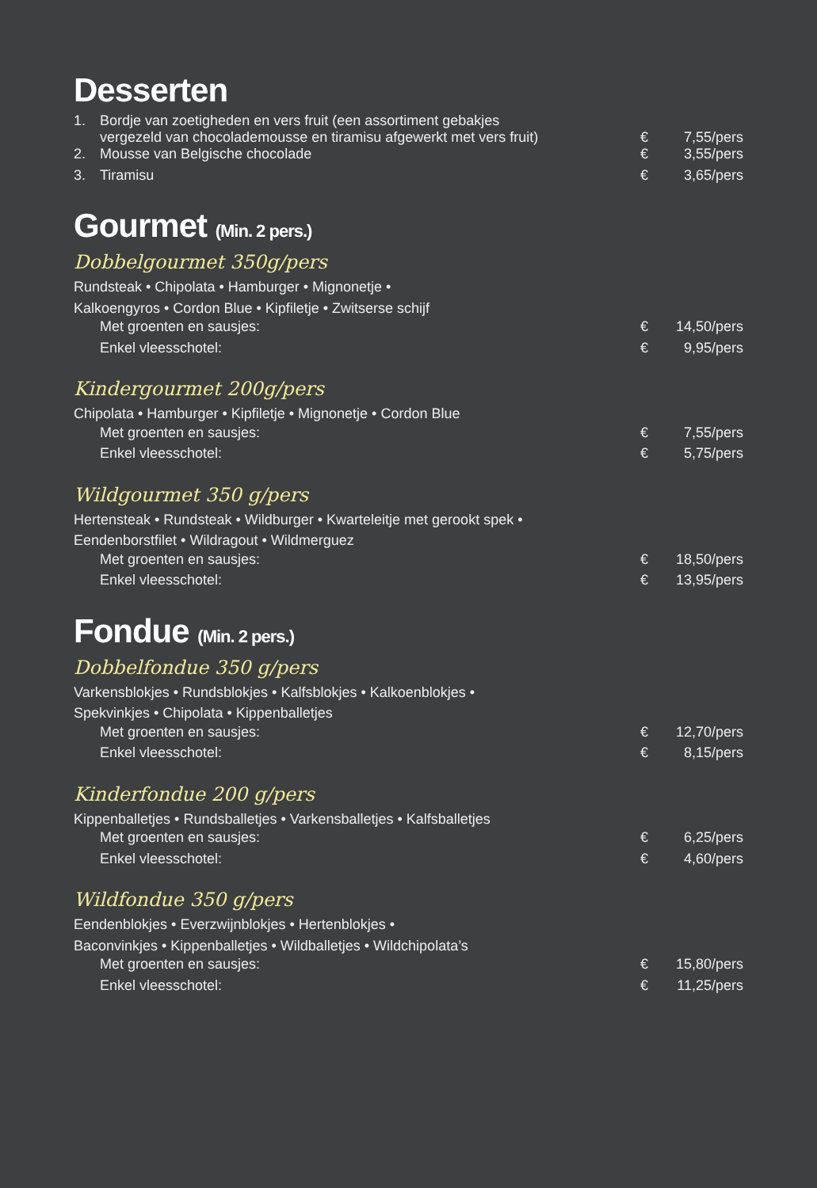Desserten
| 1. | Bordje van zoetigheden en vers fruit (een assortiment gebakjes vergezeld van chocolademousse en tiramisu afgewerkt met vers fruit) | € | 7,55/pers |
| 2. | Mousse van Belgische chocolade | € | 3,55/pers |
| 3. | Tiramisu | € | 3,65/pers |
Gourmet (Min. 2 pers.)
Dobbelgourmet 350g/pers
Rundsteak • Chipolata • Hamburger • Mignonetje •
Kalkoengyros • Cordon Blue • Kipfiletje • Zwitserse schijf
| Met groenten en sausjes: | € | 14,50/pers |
| Enkel vleesschotel: | € | 9,95/pers |
Kindergourmet 200g/pers
Chipolata • Hamburger • Kipfiletje • Mignonetje • Cordon Blue
| Met groenten en sausjes: | € | 7,55/pers |
| Enkel vleesschotel: | € | 5,75/pers |
Wildgourmet 350 g/pers
Hertensteak • Rundsteak • Wildburger • Kwarteleitje met gerookt spek •
Eendenborstfilet • Wildragout • Wildmerguez
| Met groenten en sausjes: | € | 18,50/pers |
| Enkel vleesschotel: | € | 13,95/pers |
Fondue (Min. 2 pers.)
Dobbelfondue 350 g/pers
Varkensblokjes • Rundsblokjes • Kalfsblokjes • Kalkoenblokjes •
Spekvinkjes • Chipolata • Kippenballetjes
| Met groenten en sausjes: | € | 12,70/pers |
| Enkel vleesschotel: | € | 8,15/pers |
Kinderfondue 200 g/pers
Kippenballetjes • Rundsballetjes • Varkensballetjes • Kalfsballetjes
| Met groenten en sausjes: | € | 6,25/pers |
| Enkel vleesschotel: | € | 4,60/pers |
Wildfondue 350 g/pers
Eendenblokjes • Everzwijnblokjes • Hertenblokjes •
Baconvinkjes • Kippenballetjes • Wildballetjes • Wildchipolata’s
| Met groenten en sausjes: | € | 15,80/pers |
| Enkel vleesschotel: | € | 11,25/pers |